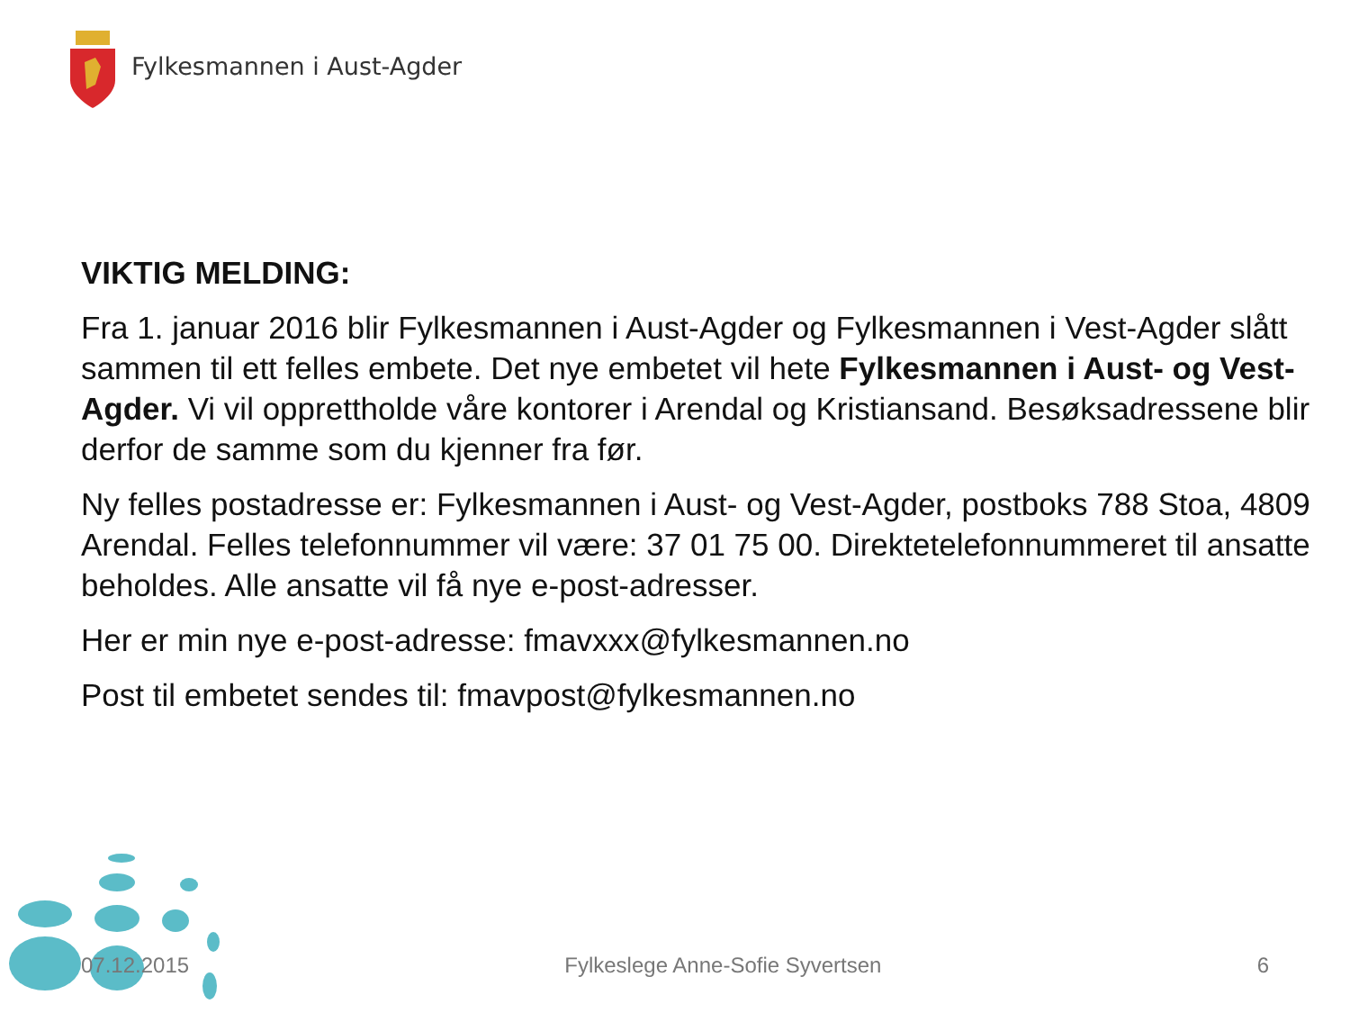Fylkesmannen i Aust-Agder
VIKTIG MELDING:
Fra 1. januar 2016 blir Fylkesmannen i Aust-Agder og Fylkesmannen i Vest-Agder slått sammen til ett felles embete. Det nye embetet vil hete Fylkesmannen i Aust- og Vest-Agder. Vi vil opprettholde våre kontorer i Arendal og Kristiansand. Besøksadressene blir derfor de samme som du kjenner fra før.
Ny felles postadresse er: Fylkesmannen i Aust- og Vest-Agder, postboks 788 Stoa, 4809 Arendal. Felles telefonnummer vil være: 37 01 75 00. Direktetelefonnummeret til ansatte beholdes. Alle ansatte vil få nye e-post-adresser.
Her er min nye e-post-adresse: fmavxxx@fylkesmannen.no
Post til embetet sendes til: fmavpost@fylkesmannen.no
07.12.2015 Fylkeslege Anne-Sofie Syvertsen 6